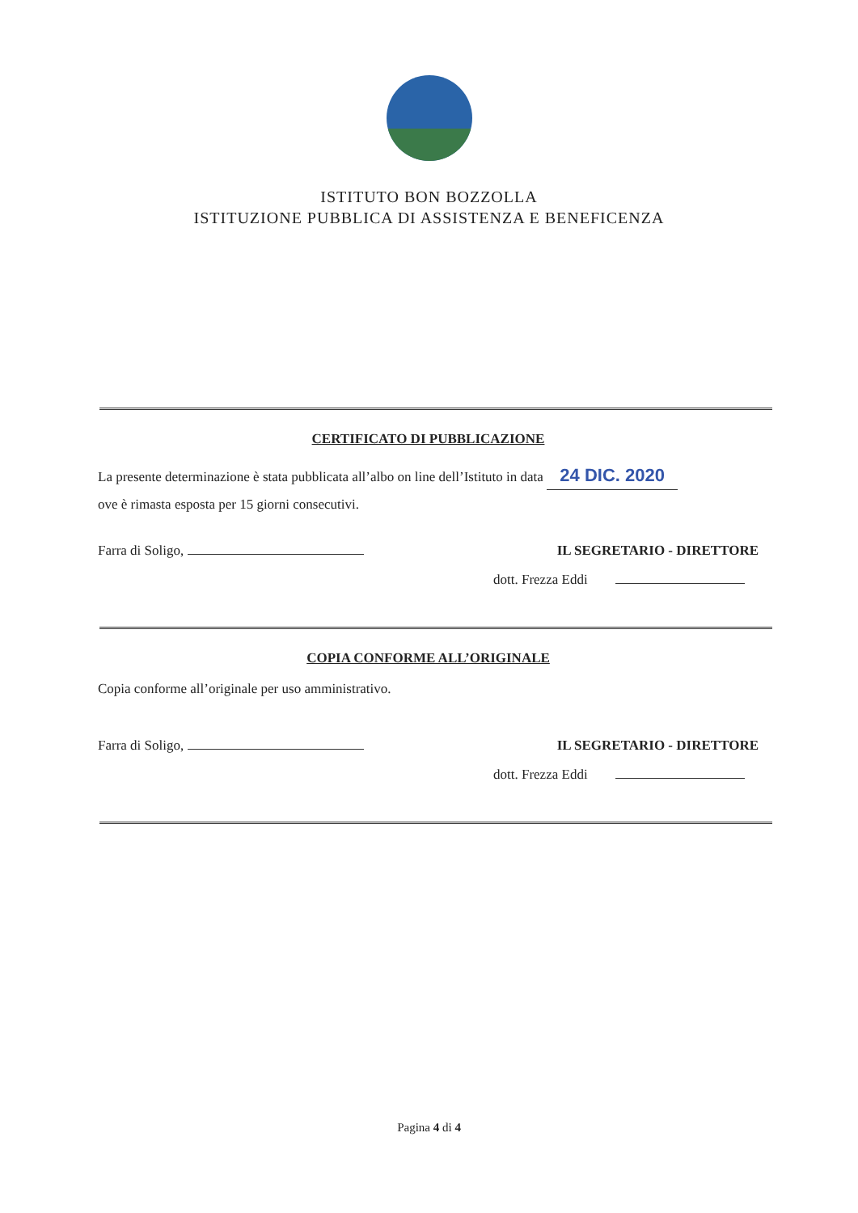ISTITUTO BON BOZZOLLA
ISTITUZIONE PUBBLICA DI ASSISTENZA E BENEFICENZA
CERTIFICATO DI PUBBLICAZIONE
La presente determinazione è stata pubblicata all’albo on line dell’Istituto in data 24 DIC. 2020
ove è rimasta esposta per 15 giorni consecutivi.
Farra di Soligo, IL SEGRETARIO - DIRETTORE
dott. Frezza Eddi
COPIA CONFORME ALL’ORIGINALE
Copia conforme all’originale per uso amministrativo.
Farra di Soligo, IL SEGRETARIO - DIRETTORE
dott. Frezza Eddi
Pagina 4 di 4